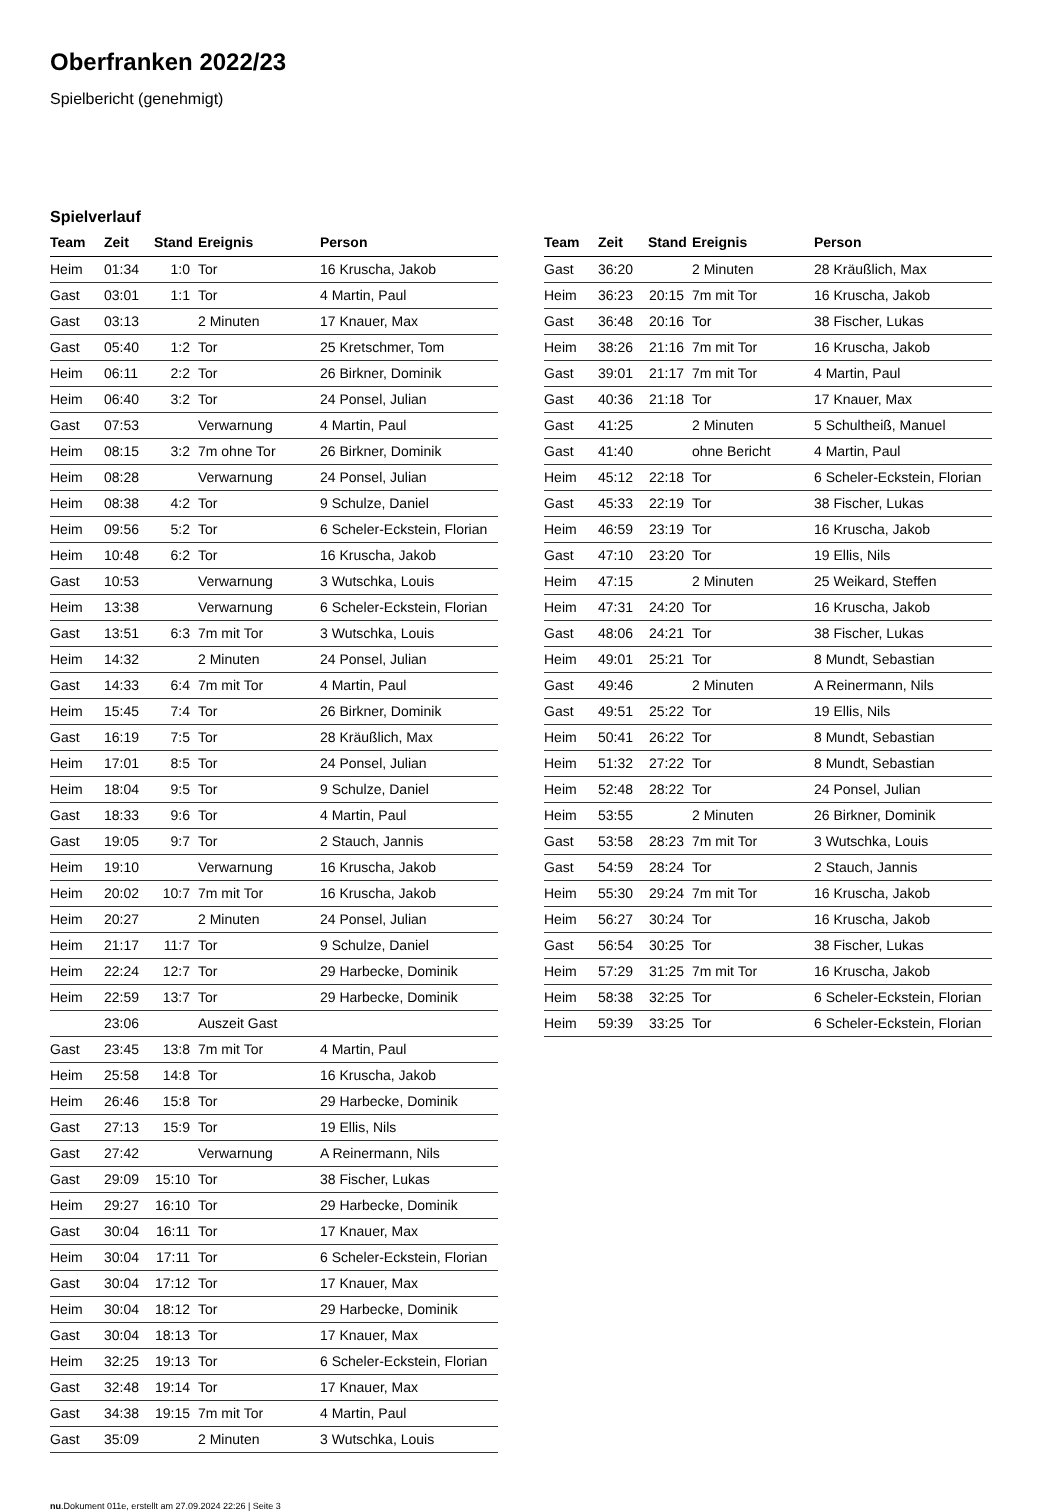Oberfranken 2022/23
Spielbericht (genehmigt)
Spielverlauf
| Team | Zeit | Stand | Ereignis | Person |
| --- | --- | --- | --- | --- |
| Heim | 01:34 | 1:0 | Tor | 16 Kruscha, Jakob |
| Gast | 03:01 | 1:1 | Tor | 4 Martin, Paul |
| Gast | 03:13 | | 2 Minuten | 17 Knauer, Max |
| Gast | 05:40 | 1:2 | Tor | 25 Kretschmer, Tom |
| Heim | 06:11 | 2:2 | Tor | 26 Birkner, Dominik |
| Heim | 06:40 | 3:2 | Tor | 24 Ponsel, Julian |
| Gast | 07:53 | | Verwarnung | 4 Martin, Paul |
| Heim | 08:15 | 3:2 | 7m ohne Tor | 26 Birkner, Dominik |
| Heim | 08:28 | | Verwarnung | 24 Ponsel, Julian |
| Heim | 08:38 | 4:2 | Tor | 9 Schulze, Daniel |
| Heim | 09:56 | 5:2 | Tor | 6 Scheler-Eckstein, Florian |
| Heim | 10:48 | 6:2 | Tor | 16 Kruscha, Jakob |
| Gast | 10:53 | | Verwarnung | 3 Wutschka, Louis |
| Heim | 13:38 | | Verwarnung | 6 Scheler-Eckstein, Florian |
| Gast | 13:51 | 6:3 | 7m mit Tor | 3 Wutschka, Louis |
| Heim | 14:32 | | 2 Minuten | 24 Ponsel, Julian |
| Gast | 14:33 | 6:4 | 7m mit Tor | 4 Martin, Paul |
| Heim | 15:45 | 7:4 | Tor | 26 Birkner, Dominik |
| Gast | 16:19 | 7:5 | Tor | 28 Kräußlich, Max |
| Heim | 17:01 | 8:5 | Tor | 24 Ponsel, Julian |
| Heim | 18:04 | 9:5 | Tor | 9 Schulze, Daniel |
| Gast | 18:33 | 9:6 | Tor | 4 Martin, Paul |
| Gast | 19:05 | 9:7 | Tor | 2 Stauch, Jannis |
| Heim | 19:10 | | Verwarnung | 16 Kruscha, Jakob |
| Heim | 20:02 | 10:7 | 7m mit Tor | 16 Kruscha, Jakob |
| Heim | 20:27 | | 2 Minuten | 24 Ponsel, Julian |
| Heim | 21:17 | 11:7 | Tor | 9 Schulze, Daniel |
| Heim | 22:24 | 12:7 | Tor | 29 Harbecke, Dominik |
| Heim | 22:59 | 13:7 | Tor | 29 Harbecke, Dominik |
| | 23:06 | | Auszeit Gast | |
| Gast | 23:45 | 13:8 | 7m mit Tor | 4 Martin, Paul |
| Heim | 25:58 | 14:8 | Tor | 16 Kruscha, Jakob |
| Heim | 26:46 | 15:8 | Tor | 29 Harbecke, Dominik |
| Gast | 27:13 | 15:9 | Tor | 19 Ellis, Nils |
| Gast | 27:42 | | Verwarnung | A Reinermann, Nils |
| Gast | 29:09 | 15:10 | Tor | 38 Fischer, Lukas |
| Heim | 29:27 | 16:10 | Tor | 29 Harbecke, Dominik |
| Gast | 30:04 | 16:11 | Tor | 17 Knauer, Max |
| Heim | 30:04 | 17:11 | Tor | 6 Scheler-Eckstein, Florian |
| Gast | 30:04 | 17:12 | Tor | 17 Knauer, Max |
| Heim | 30:04 | 18:12 | Tor | 29 Harbecke, Dominik |
| Gast | 30:04 | 18:13 | Tor | 17 Knauer, Max |
| Heim | 32:25 | 19:13 | Tor | 6 Scheler-Eckstein, Florian |
| Gast | 32:48 | 19:14 | Tor | 17 Knauer, Max |
| Gast | 34:38 | 19:15 | 7m mit Tor | 4 Martin, Paul |
| Gast | 35:09 | | 2 Minuten | 3 Wutschka, Louis |
| Team | Zeit | Stand | Ereignis | Person |
| --- | --- | --- | --- | --- |
| Gast | 36:20 | | 2 Minuten | 28 Kräußlich, Max |
| Heim | 36:23 | 20:15 | 7m mit Tor | 16 Kruscha, Jakob |
| Gast | 36:48 | 20:16 | Tor | 38 Fischer, Lukas |
| Heim | 38:26 | 21:16 | 7m mit Tor | 16 Kruscha, Jakob |
| Gast | 39:01 | 21:17 | 7m mit Tor | 4 Martin, Paul |
| Gast | 40:36 | 21:18 | Tor | 17 Knauer, Max |
| Gast | 41:25 | | 2 Minuten | 5 Schultheiß, Manuel |
| Gast | 41:40 | | ohne Bericht | 4 Martin, Paul |
| Heim | 45:12 | 22:18 | Tor | 6 Scheler-Eckstein, Florian |
| Gast | 45:33 | 22:19 | Tor | 38 Fischer, Lukas |
| Heim | 46:59 | 23:19 | Tor | 16 Kruscha, Jakob |
| Gast | 47:10 | 23:20 | Tor | 19 Ellis, Nils |
| Heim | 47:15 | | 2 Minuten | 25 Weikard, Steffen |
| Heim | 47:31 | 24:20 | Tor | 16 Kruscha, Jakob |
| Gast | 48:06 | 24:21 | Tor | 38 Fischer, Lukas |
| Heim | 49:01 | 25:21 | Tor | 8 Mundt, Sebastian |
| Gast | 49:46 | | 2 Minuten | A Reinermann, Nils |
| Gast | 49:51 | 25:22 | Tor | 19 Ellis, Nils |
| Heim | 50:41 | 26:22 | Tor | 8 Mundt, Sebastian |
| Heim | 51:32 | 27:22 | Tor | 8 Mundt, Sebastian |
| Heim | 52:48 | 28:22 | Tor | 24 Ponsel, Julian |
| Heim | 53:55 | | 2 Minuten | 26 Birkner, Dominik |
| Gast | 53:58 | 28:23 | 7m mit Tor | 3 Wutschka, Louis |
| Gast | 54:59 | 28:24 | Tor | 2 Stauch, Jannis |
| Heim | 55:30 | 29:24 | 7m mit Tor | 16 Kruscha, Jakob |
| Heim | 56:27 | 30:24 | Tor | 16 Kruscha, Jakob |
| Gast | 56:54 | 30:25 | Tor | 38 Fischer, Lukas |
| Heim | 57:29 | 31:25 | 7m mit Tor | 16 Kruscha, Jakob |
| Heim | 58:38 | 32:25 | Tor | 6 Scheler-Eckstein, Florian |
| Heim | 59:39 | 33:25 | Tor | 6 Scheler-Eckstein, Florian |
nu.Dokument 011e, erstellt am 27.09.2024 22:26 | Seite 3